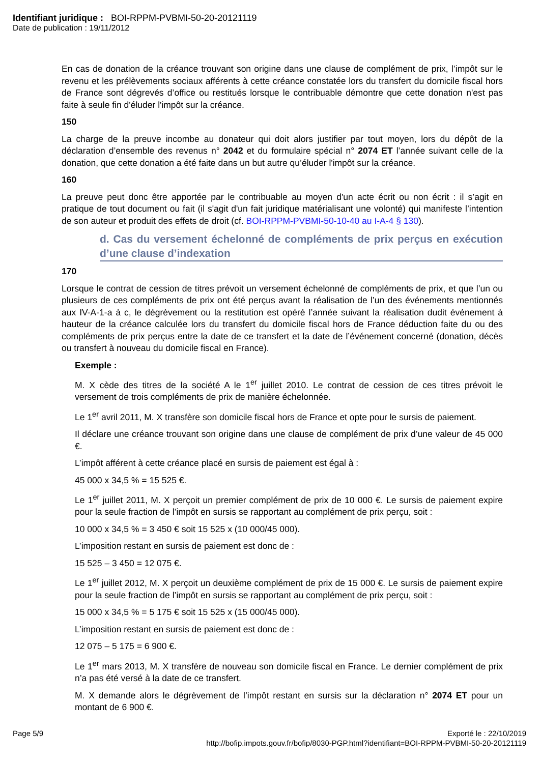Identifiant juridique : BOI-RPPM-PVBMI-50-20-20121119
Date de publication : 19/11/2012
En cas de donation de la créance trouvant son origine dans une clause de complément de prix, l’impôt sur le revenu et les prélèvements sociaux afférents à cette créance constatée lors du transfert du domicile fiscal hors de France sont dégrevés d’office ou restitués lorsque le contribuable démontre que cette donation n'est pas faite à seule fin d'éluder l'impôt sur la créance.
150
La charge de la preuve incombe au donateur qui doit alors justifier par tout moyen, lors du dépôt de la déclaration d’ensemble des revenus n° 2042 et du formulaire spécial n° 2074 ET l’année suivant celle de la donation, que cette donation a été faite dans un but autre qu’éluder l'impôt sur la créance.
160
La preuve peut donc être apportée par le contribuable au moyen d'un acte écrit ou non écrit : il s’agit en pratique de tout document ou fait (il s'agit d'un fait juridique matérialisant une volonté) qui manifeste l’intention de son auteur et produit des effets de droit (cf. BOI-RPPM-PVBMI-50-10-40 au I-A-4 § 130).
d. Cas du versement échelonné de compléments de prix perçus en exécution d’une clause d’indexation
170
Lorsque le contrat de cession de titres prévoit un versement échelonné de compléments de prix, et que l’un ou plusieurs de ces compléments de prix ont été perçus avant la réalisation de l’un des événements mentionnés aux IV-A-1-a à c, le dégrèvement ou la restitution est opéré l’année suivant la réalisation dudit événement à hauteur de la créance calculée lors du transfert du domicile fiscal hors de France déduction faite du ou des compléments de prix perçus entre la date de ce transfert et la date de l’événement concerné (donation, décès ou transfert à nouveau du domicile fiscal en France).
Exemple :
M. X cède des titres de la société A le 1<sup>er</sup> juillet 2010. Le contrat de cession de ces titres prévoit le versement de trois compléments de prix de manière échelonnée.
Le 1<sup>er</sup> avril 2011, M. X transfère son domicile fiscal hors de France et opte pour le sursis de paiement.
Il déclare une créance trouvant son origine dans une clause de complément de prix d’une valeur de 45 000 €.
L’impôt afférent à cette créance placé en sursis de paiement est égal à :
45 000 x 34,5 % = 15 525 €.
Le 1<sup>er</sup> juillet 2011, M. X perçoit un premier complément de prix de 10 000 €. Le sursis de paiement expire pour la seule fraction de l’impôt en sursis se rapportant au complément de prix perçu, soit :
10 000 x 34,5 % = 3 450 € soit 15 525 x (10 000/45 000).
L’imposition restant en sursis de paiement est donc de :
15 525 – 3 450 = 12 075 €.
Le 1<sup>er</sup> juillet 2012, M. X perçoit un deuxième complément de prix de 15 000 €. Le sursis de paiement expire pour la seule fraction de l’impôt en sursis se rapportant au complément de prix perçu, soit :
15 000 x 34,5 % = 5 175 € soit 15 525 x (15 000/45 000).
L’imposition restant en sursis de paiement est donc de :
12 075 – 5 175 = 6 900 €.
Le 1<sup>er</sup> mars 2013, M. X transfère de nouveau son domicile fiscal en France. Le dernier complément de prix n’a pas été versé à la date de ce transfert.
M. X demande alors le dégrèvement de l’impôt restant en sursis sur la déclaration n° 2074 ET pour un montant de 6 900 €.
Page 5/9 Exporté le : 22/10/2019
http://bofip.impots.gouv.fr/bofip/8030-PGP.html?identifiant=BOI-RPPM-PVBMI-50-20-20121119